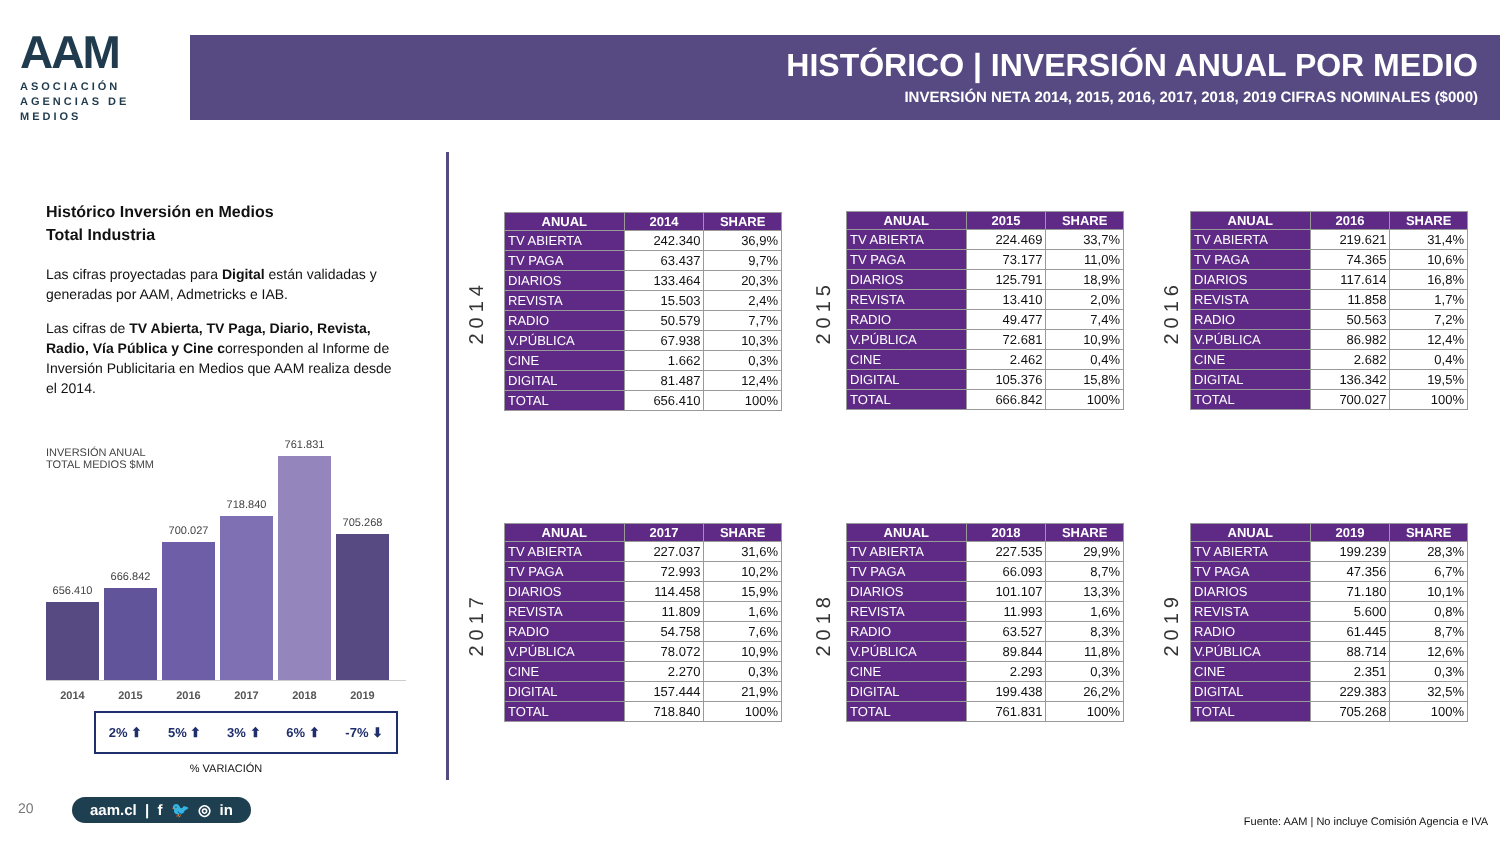AAM
ASOCIACIÓN
AGENCIAS DE
MEDIOS
HISTÓRICO | INVERSIÓN ANUAL POR MEDIO
INVERSIÓN NETA 2014, 2015, 2016, 2017, 2018, 2019 CIFRAS NOMINALES ($000)
Histórico Inversión en Medios
Total Industria
Las cifras proyectadas para Digital están validadas y generadas por AAM, Admetricks e IAB.
Las cifras de TV Abierta, TV Paga, Diario, Revista, Radio, Vía Pública y Cine corresponden al Informe de Inversión Publicitaria en Medios que AAM realiza desde el 2014.
INVERSIÓN ANUAL
TOTAL MEDIOS $MM
656.410
666.842
700.027
718.840
761.831
705.268
2014 2015 2016 2017 2018 2019
2% ⬆ 5% ⬆ 3% ⬆ 6% ⬆ -7% ⬇
% VARIACIÓN
2014
| ANUAL | 2014 | SHARE |
| --- | --- | --- |
| TV ABIERTA | 242.340 | 36,9% |
| TV PAGA | 63.437 | 9,7% |
| DIARIOS | 133.464 | 20,3% |
| REVISTA | 15.503 | 2,4% |
| RADIO | 50.579 | 7,7% |
| V.PÚBLICA | 67.938 | 10,3% |
| CINE | 1.662 | 0,3% |
| DIGITAL | 81.487 | 12,4% |
| TOTAL | 656.410 | 100% |
2015
| ANUAL | 2015 | SHARE |
| --- | --- | --- |
| TV ABIERTA | 224.469 | 33,7% |
| TV PAGA | 73.177 | 11,0% |
| DIARIOS | 125.791 | 18,9% |
| REVISTA | 13.410 | 2,0% |
| RADIO | 49.477 | 7,4% |
| V.PÚBLICA | 72.681 | 10,9% |
| CINE | 2.462 | 0,4% |
| DIGITAL | 105.376 | 15,8% |
| TOTAL | 666.842 | 100% |
2016
| ANUAL | 2016 | SHARE |
| --- | --- | --- |
| TV ABIERTA | 219.621 | 31,4% |
| TV PAGA | 74.365 | 10,6% |
| DIARIOS | 117.614 | 16,8% |
| REVISTA | 11.858 | 1,7% |
| RADIO | 50.563 | 7,2% |
| V.PÚBLICA | 86.982 | 12,4% |
| CINE | 2.682 | 0,4% |
| DIGITAL | 136.342 | 19,5% |
| TOTAL | 700.027 | 100% |
2017
| ANUAL | 2017 | SHARE |
| --- | --- | --- |
| TV ABIERTA | 227.037 | 31,6% |
| TV PAGA | 72.993 | 10,2% |
| DIARIOS | 114.458 | 15,9% |
| REVISTA | 11.809 | 1,6% |
| RADIO | 54.758 | 7,6% |
| V.PÚBLICA | 78.072 | 10,9% |
| CINE | 2.270 | 0,3% |
| DIGITAL | 157.444 | 21,9% |
| TOTAL | 718.840 | 100% |
2018
| ANUAL | 2018 | SHARE |
| --- | --- | --- |
| TV ABIERTA | 227.535 | 29,9% |
| TV PAGA | 66.093 | 8,7% |
| DIARIOS | 101.107 | 13,3% |
| REVISTA | 11.993 | 1,6% |
| RADIO | 63.527 | 8,3% |
| V.PÚBLICA | 89.844 | 11,8% |
| CINE | 2.293 | 0,3% |
| DIGITAL | 199.438 | 26,2% |
| TOTAL | 761.831 | 100% |
2019
| ANUAL | 2019 | SHARE |
| --- | --- | --- |
| TV ABIERTA | 199.239 | 28,3% |
| TV PAGA | 47.356 | 6,7% |
| DIARIOS | 71.180 | 10,1% |
| REVISTA | 5.600 | 0,8% |
| RADIO | 61.445 | 8,7% |
| V.PÚBLICA | 88.714 | 12,6% |
| CINE | 2.351 | 0,3% |
| DIGITAL | 229.383 | 32,5% |
| TOTAL | 705.268 | 100% |
20 aam.cl | f 🐦 ◎ in
Fuente: AAM | No incluye Comisión Agencia e IVA